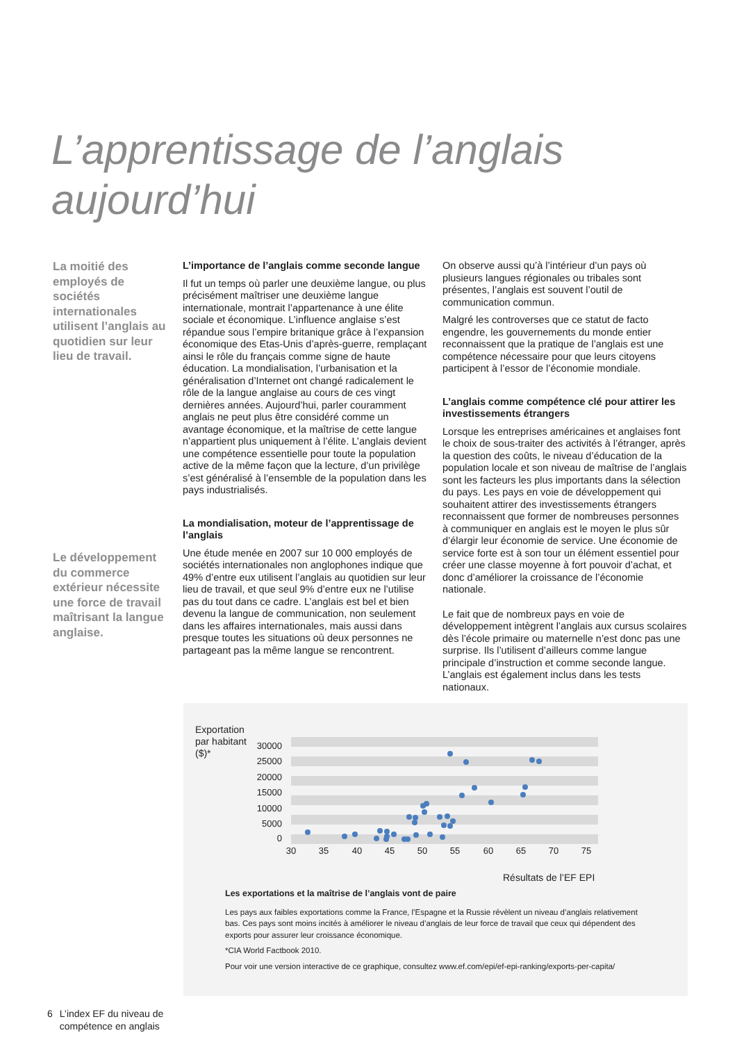L’apprentissage de l’anglais
aujourd’hui
La moitié des employés de sociétés internationales utilisent l’anglais au quotidien sur leur lieu de travail.
Le développement du commerce extérieur nécessite une force de travail maîtrisant la langue anglaise.
L’importance de l’anglais comme seconde langue
Il fut un temps où parler une deuxième langue, ou plus précisément maîtriser une deuxième langue internationale, montrait l’appartenance à une élite sociale et économique. L’influence anglaise s’est répandue sous l’empire britanique grâce à l’expansion économique des Etas-Unis d’après-guerre, remplaçant ainsi le rôle du français comme signe de haute éducation. La mondialisation, l’urbanisation et la généralisation d’Internet ont changé radicalement le rôle de la langue anglaise au cours de ces vingt dernières années. Aujourd’hui, parler couramment anglais ne peut plus être considéré comme un avantage économique, et la maîtrise de cette langue n’appartient plus uniquement à l’élite. L’anglais devient une compétence essentielle pour toute la population active de la même façon que la lecture, d’un privilège s’est généralisé à l’ensemble de la population dans les pays industrialisés.
La mondialisation, moteur de l’apprentissage de l’anglais
Une étude menée en 2007 sur 10 000 employés de sociétés internationales non anglophones indique que 49% d’entre eux utilisent l’anglais au quotidien sur leur lieu de travail, et que seul 9% d’entre eux ne l’utilise pas du tout dans ce cadre. L’anglais est bel et bien devenu la langue de communication, non seulement dans les affaires internationales, mais aussi dans presque toutes les situations où deux personnes ne partageant pas la même langue se rencontrent.
On observe aussi qu’à l’intérieur d’un pays où plusieurs langues régionales ou tribales sont présentes, l’anglais est souvent l’outil de communication commun.
Malgré les controverses que ce statut de facto engendre, les gouvernements du monde entier reconnaissent que la pratique de l’anglais est une compétence nécessaire pour que leurs citoyens participent à l’essor de l’économie mondiale.
L’anglais comme compétence clé pour attirer les investissements étrangers
Lorsque les entreprises américaines et anglaises font le choix de sous-traiter des activités à l’étranger, après la question des coûts, le niveau d’éducation de la population locale et son niveau de maîtrise de l’anglais sont les facteurs les plus importants dans la sélection du pays. Les pays en voie de développement qui souhaitent attirer des investissements étrangers reconnaissent que former de nombreuses personnes à communiquer en anglais est le moyen le plus sûr d’élargir leur économie de service. Une économie de service forte est à son tour un élément essentiel pour créer une classe moyenne à fort pouvoir d’achat, et donc d’améliorer la croissance de l’économie nationale.
Le fait que de nombreux pays en voie de développement intègrent l’anglais aux cursus scolaires dès l’école primaire ou maternelle n’est donc pas une surprise. Ils l’utilisent d’ailleurs comme langue principale d’instruction et comme seconde langue. L’anglais est également inclus dans les tests nationaux.
Exportation
par habitant
($)*
30000
25000
20000
15000
10000
5000
0
30
35
40
45
50
55
60
65
70
75
Résultats de l’EF EPI
Les exportations et la maîtrise de l’anglais vont de paire
Les pays aux faibles exportations comme la France, l’Espagne et la Russie révèlent un niveau d’anglais relativement bas. Ces pays sont moins incités à améliorer le niveau d’anglais de leur force de travail que ceux qui dépendent des exports pour assurer leur croissance économique.
*CIA World Factbook 2010.
Pour voir une version interactive de ce graphique, consultez www.ef.com/epi/ef-epi-ranking/exports-per-capita/
6 L’index EF du niveau de
compétence en anglais